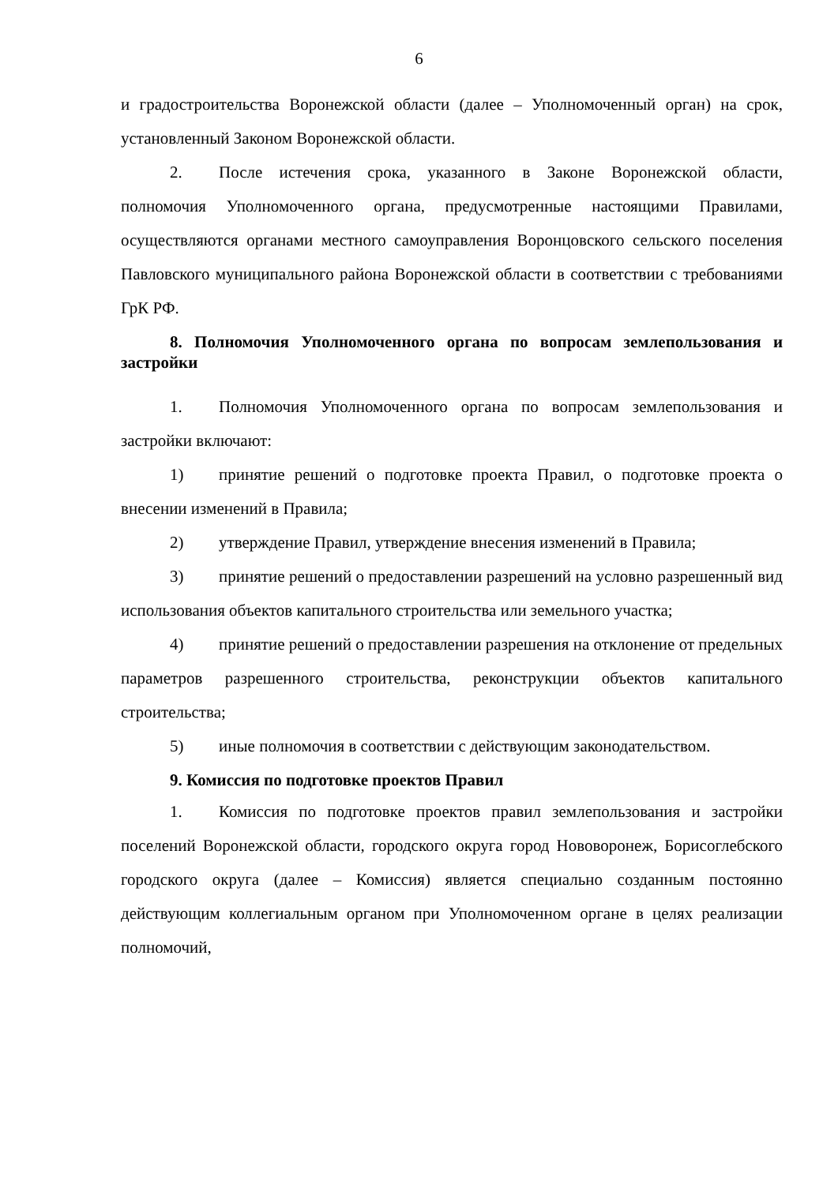6
и градостроительства Воронежской области (далее – Уполномоченный орган) на срок, установленный Законом Воронежской области.
2. После истечения срока, указанного в Законе Воронежской области, полномочия Уполномоченного органа, предусмотренные настоящими Правилами, осуществляются органами местного самоуправления Воронцовского сельского поселения Павловского муниципального района Воронежской области в соответствии с требованиями ГрК РФ.
8. Полномочия Уполномоченного органа по вопросам землепользования и застройки
1. Полномочия Уполномоченного органа по вопросам землепользования и застройки включают:
1) принятие решений о подготовке проекта Правил, о подготовке проекта о внесении изменений в Правила;
2) утверждение Правил, утверждение внесения изменений в Правила;
3) принятие решений о предоставлении разрешений на условно разрешенный вид использования объектов капитального строительства или земельного участка;
4) принятие решений о предоставлении разрешения на отклонение от предельных параметров разрешенного строительства, реконструкции объектов капитального строительства;
5) иные полномочия в соответствии с действующим законодательством.
9. Комиссия по подготовке проектов Правил
1. Комиссия по подготовке проектов правил землепользования и застройки поселений Воронежской области, городского округа город Нововоронеж, Борисоглебского городского округа (далее – Комиссия) является специально созданным постоянно действующим коллегиальным органом при Уполномоченном органе в целях реализации полномочий,